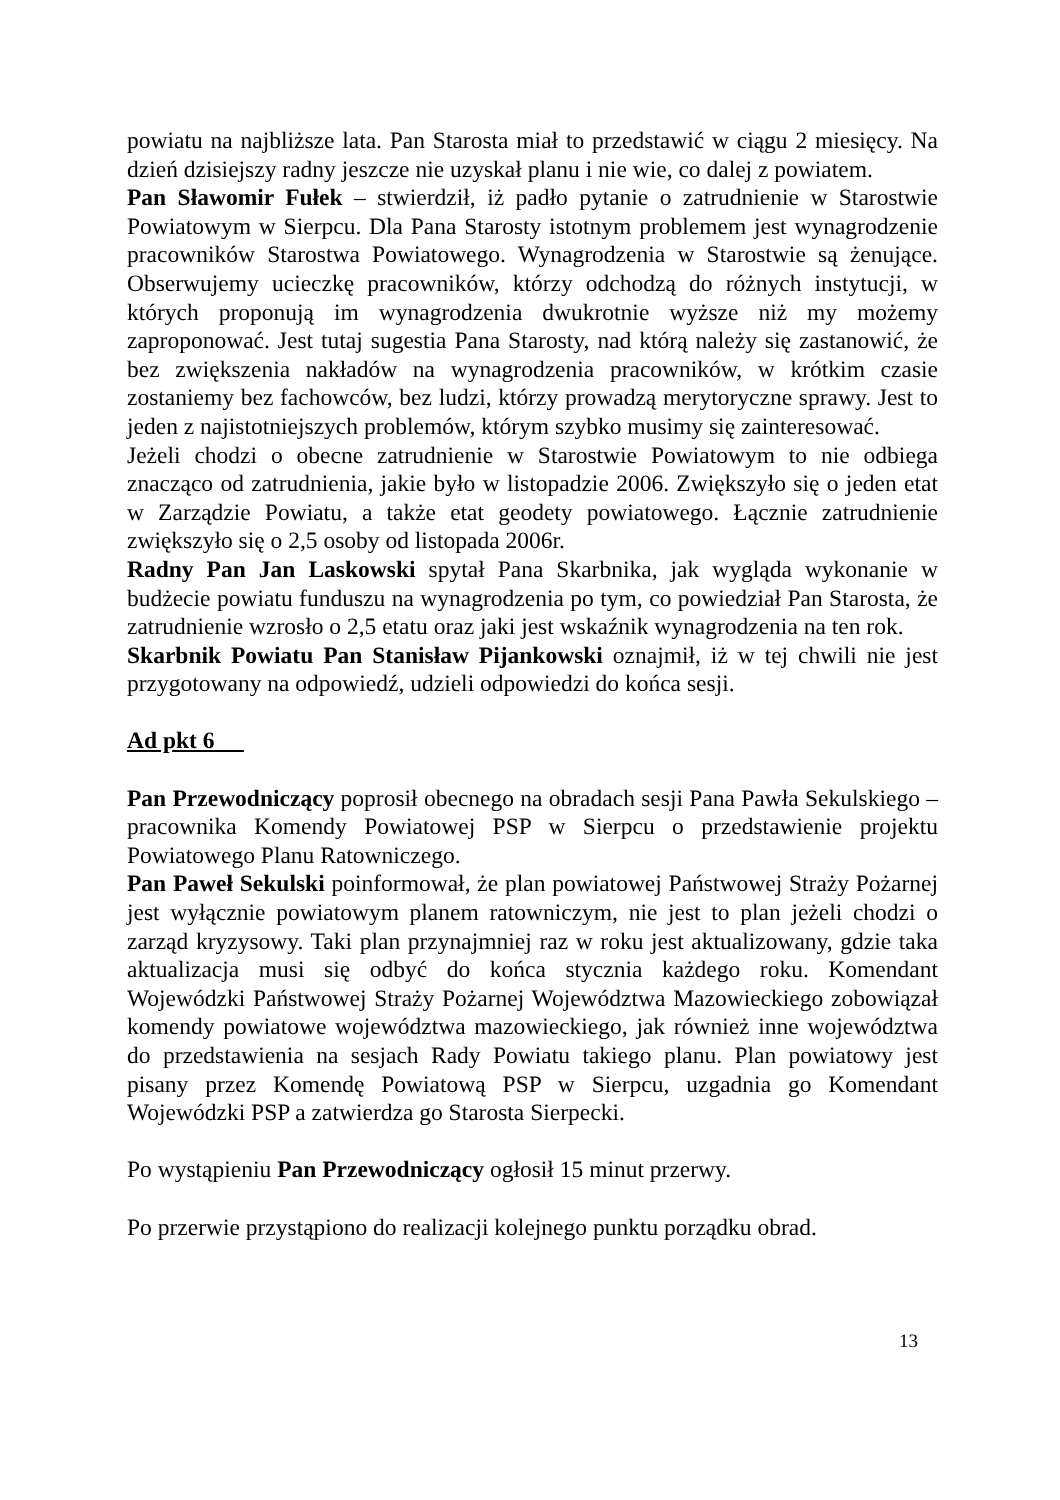powiatu na najbliższe lata. Pan Starosta miał to przedstawić w ciągu 2 miesięcy. Na dzień dzisiejszy radny jeszcze nie uzyskał planu i nie wie, co dalej z powiatem.
Pan Sławomir Fułek – stwierdził, iż padło pytanie o zatrudnienie w Starostwie Powiatowym w Sierpcu. Dla Pana Starosty istotnym problemem jest wynagrodzenie pracowników Starostwa Powiatowego. Wynagrodzenia w Starostwie są żenujące. Obserwujemy ucieczkę pracowników, którzy odchodzą do różnych instytucji, w których proponują im wynagrodzenia dwukrotnie wyższe niż my możemy zaproponować. Jest tutaj sugestia Pana Starosty, nad którą należy się zastanowić, że bez zwiększenia nakładów na wynagrodzenia pracowników, w krótkim czasie zostaniemy bez fachowców, bez ludzi, którzy prowadzą merytoryczne sprawy. Jest to jeden z najistotniejszych problemów, którym szybko musimy się zainteresować.
Jeżeli chodzi o obecne zatrudnienie w Starostwie Powiatowym to nie odbiega znacząco od zatrudnienia, jakie było w listopadzie 2006. Zwiększyło się o jeden etat w Zarządzie Powiatu, a także etat geodety powiatowego. Łącznie zatrudnienie zwiększyło się o 2,5 osoby od listopada 2006r.
Radny Pan Jan Laskowski spytał Pana Skarbnika, jak wygląda wykonanie w budżecie powiatu funduszu na wynagrodzenia po tym, co powiedział Pan Starosta, że zatrudnienie wzrosło o 2,5 etatu oraz jaki jest wskaźnik wynagrodzenia na ten rok.
Skarbnik Powiatu Pan Stanisław Pijankowski oznajmił, iż w tej chwili nie jest przygotowany na odpowiedź, udzieli odpowiedzi do końca sesji.
Ad pkt 6
Pan Przewodniczący poprosił obecnego na obradach sesji Pana Pawła Sekulskiego – pracownika Komendy Powiatowej PSP w Sierpcu o przedstawienie projektu Powiatowego Planu Ratowniczego.
Pan Paweł Sekulski poinformował, że plan powiatowej Państwowej Straży Pożarnej jest wyłącznie powiatowym planem ratowniczym, nie jest to plan jeżeli chodzi o zarząd kryzysowy. Taki plan przynajmniej raz w roku jest aktualizowany, gdzie taka aktualizacja musi się odbyć do końca stycznia każdego roku. Komendant Wojewódzki Państwowej Straży Pożarnej Województwa Mazowieckiego zobowiązał komendy powiatowe województwa mazowieckiego, jak również inne województwa do przedstawienia na sesjach Rady Powiatu takiego planu. Plan powiatowy jest pisany przez Komendę Powiatową PSP w Sierpcu, uzgadnia go Komendant Wojewódzki PSP a zatwierdza go Starosta Sierpecki.
Po wystąpieniu Pan Przewodniczący ogłosił 15 minut przerwy.
Po przerwie przystąpiono do realizacji kolejnego punktu porządku obrad.
13